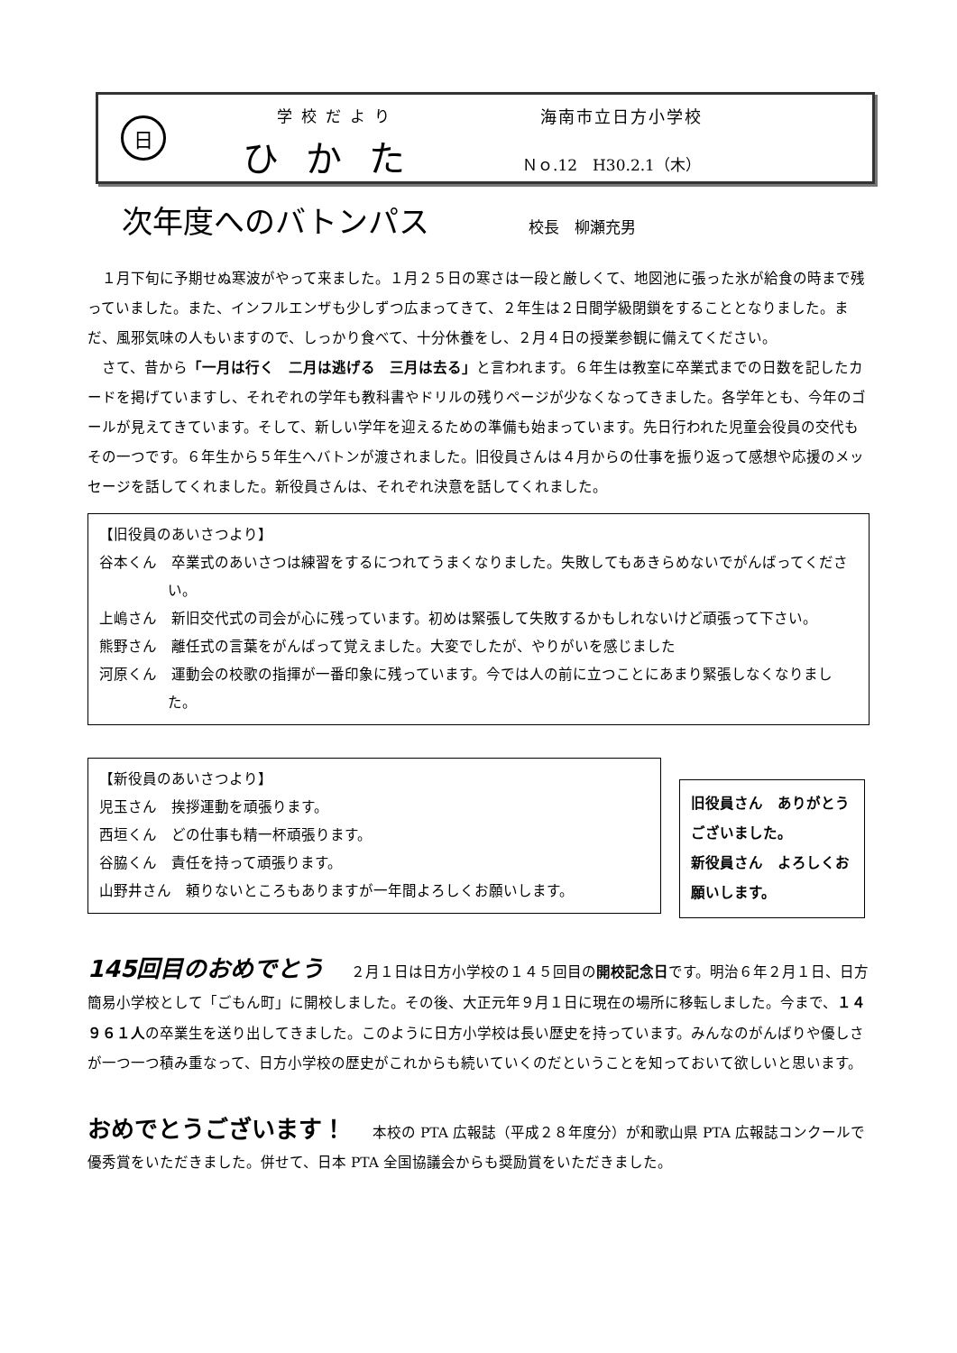日
学校だより
ひかた
海南市立日方小学校
Ｎｏ.12　H30.2.1（木）
次年度へのバトンパス 校長　柳瀬充男
１月下旬に予期せぬ寒波がやって来ました。１月２５日の寒さは一段と厳しくて、地図池に張った氷が給食の時まで残っていました。また、インフルエンザも少しずつ広まってきて、２年生は２日間学級閉鎖をすることとなりました。まだ、風邪気味の人もいますので、しっかり食べて、十分休養をし、２月４日の授業参観に備えてください。
さて、昔から「一月は行く　二月は逃げる　三月は去る」と言われます。６年生は教室に卒業式までの日数を記したカードを掲げていますし、それぞれの学年も教科書やドリルの残りページが少なくなってきました。各学年とも、今年のゴールが見えてきています。そして、新しい学年を迎えるための準備も始まっています。先日行われた児童会役員の交代もその一つです。６年生から５年生へバトンが渡されました。旧役員さんは４月からの仕事を振り返って感想や応援のメッセージを話してくれました。新役員さんは、それぞれ決意を話してくれました。
【旧役員のあいさつより】
谷本くん　卒業式のあいさつは練習をするにつれてうまくなりました。失敗してもあきらめないでがんばってください。
上嶋さん　新旧交代式の司会が心に残っています。初めは緊張して失敗するかもしれないけど頑張って下さい。
熊野さん　離任式の言葉をがんばって覚えました。大変でしたが、やりがいを感じました
河原くん　運動会の校歌の指揮が一番印象に残っています。今では人の前に立つことにあまり緊張しなくなりました。
【新役員のあいさつより】
児玉さん　挨拶運動を頑張ります。
西垣くん　どの仕事も精一杯頑張ります。
谷脇くん　責任を持って頑張ります。
山野井さん　頼りないところもありますが一年間よろしくお願いします。
旧役員さん　ありがとうございました。
新役員さん　よろしくお願いします。
145回目のおめでとう ２月１日は日方小学校の１４５回目の開校記念日です。明治６年２月１日、日方簡易小学校として「ごもん町」に開校しました。その後、大正元年９月１日に現在の場所に移転しました。今まで、１４９６１人の卒業生を送り出してきました。このように日方小学校は長い歴史を持っています。みんなのがんばりや優しさが一つ一つ積み重なって、日方小学校の歴史がこれからも続いていくのだということを知っておいて欲しいと思います。
おめでとうございます！ 本校の PTA 広報誌（平成２８年度分）が和歌山県 PTA 広報誌コンクールで優秀賞をいただきました。併せて、日本 PTA 全国協議会からも奨励賞をいただきました。